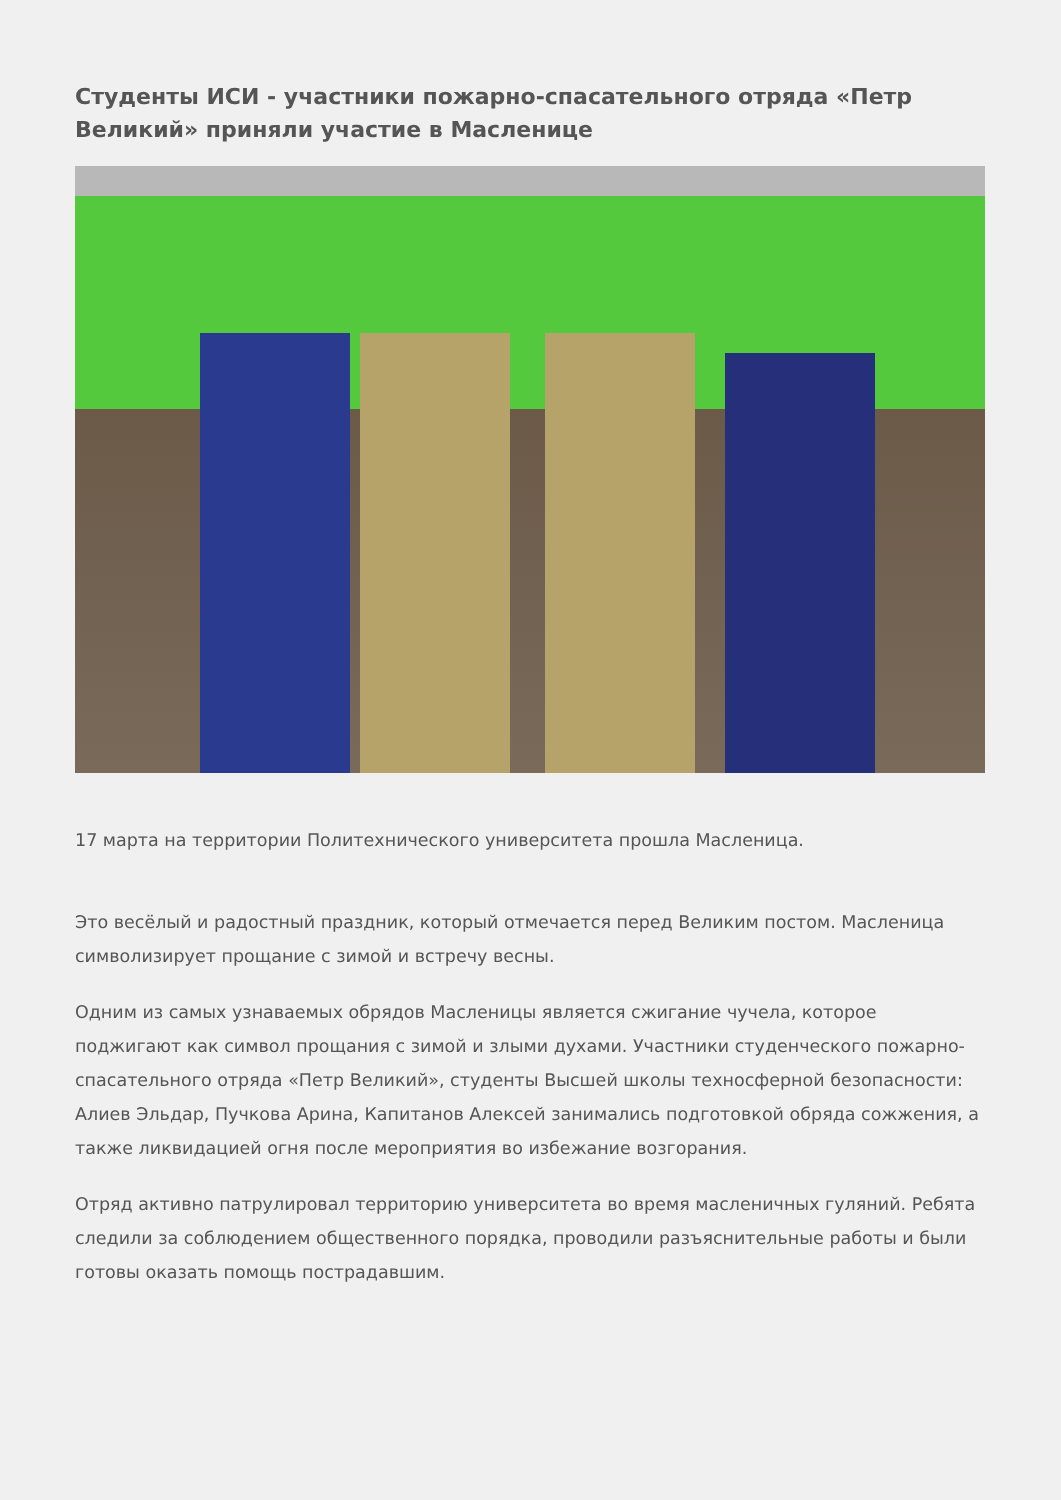Студенты ИСИ - участники пожарно-спасательного отряда «Петр Великий» приняли участие в Масленице
17 марта на территории Политехнического университета прошла Масленица.
Это весёлый и радостный праздник, который отмечается перед Великим постом. Масленица символизирует прощание с зимой и встречу весны.
Одним из самых узнаваемых обрядов Масленицы является сжигание чучела, которое поджигают как символ прощания с зимой и злыми духами. Участники студенческого пожарно-спасательного отряда «Петр Великий», студенты Высшей школы техносферной безопасности: Алиев Эльдар, Пучкова Арина, Капитанов Алексей занимались подготовкой обряда сожжения, а также ликвидацией огня после мероприятия во избежание возгорания.
Отряд активно патрулировал территорию университета во время масленичных гуляний. Ребята следили за соблюдением общественного порядка, проводили разъяснительные работы и были готовы оказать помощь пострадавшим.